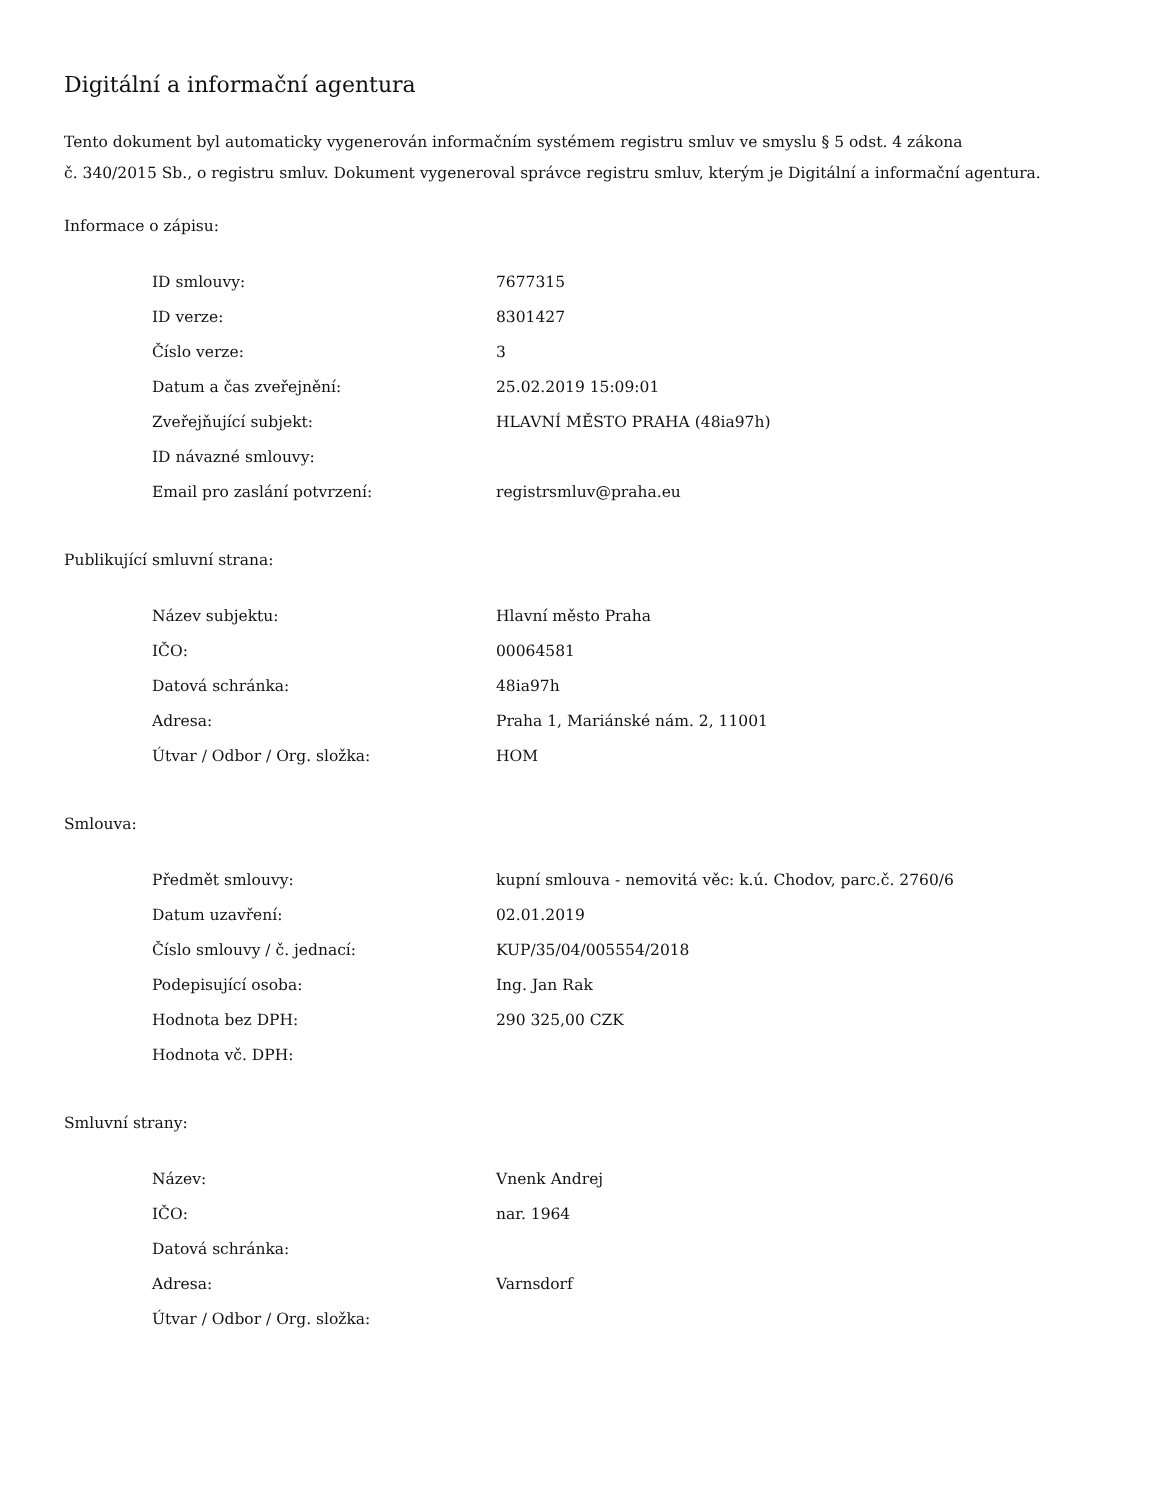Digitální a informační agentura
Tento dokument byl automaticky vygenerován informačním systémem registru smluv ve smyslu § 5 odst. 4 zákona
č. 340/2015 Sb., o registru smluv. Dokument vygeneroval správce registru smluv, kterým je Digitální a informační agentura.
Informace o zápisu:
| ID smlouvy: | 7677315 |
| ID verze: | 8301427 |
| Číslo verze: | 3 |
| Datum a čas zveřejnění: | 25.02.2019 15:09:01 |
| Zveřejňující subjekt: | HLAVNÍ MĚSTO PRAHA (48ia97h) |
| ID návazné smlouvy: | |
| Email pro zaslání potvrzení: | registrsmluv@praha.eu |
Publikující smluvní strana:
| Název subjektu: | Hlavní město Praha |
| IČO: | 00064581 |
| Datová schránka: | 48ia97h |
| Adresa: | Praha 1, Mariánské nám. 2, 11001 |
| Útvar / Odbor / Org. složka: | HOM |
Smlouva:
| Předmět smlouvy: | kupní smlouva - nemovitá věc: k.ú. Chodov, parc.č. 2760/6 |
| Datum uzavření: | 02.01.2019 |
| Číslo smlouvy / č. jednací: | KUP/35/04/005554/2018 |
| Podepisující osoba: | Ing. Jan Rak |
| Hodnota bez DPH: | 290 325,00 CZK |
| Hodnota vč. DPH: | |
Smluvní strany:
| Název: | Vnenk Andrej |
| IČO: | nar. 1964 |
| Datová schránka: | |
| Adresa: | Varnsdorf |
| Útvar / Odbor / Org. složka: | |